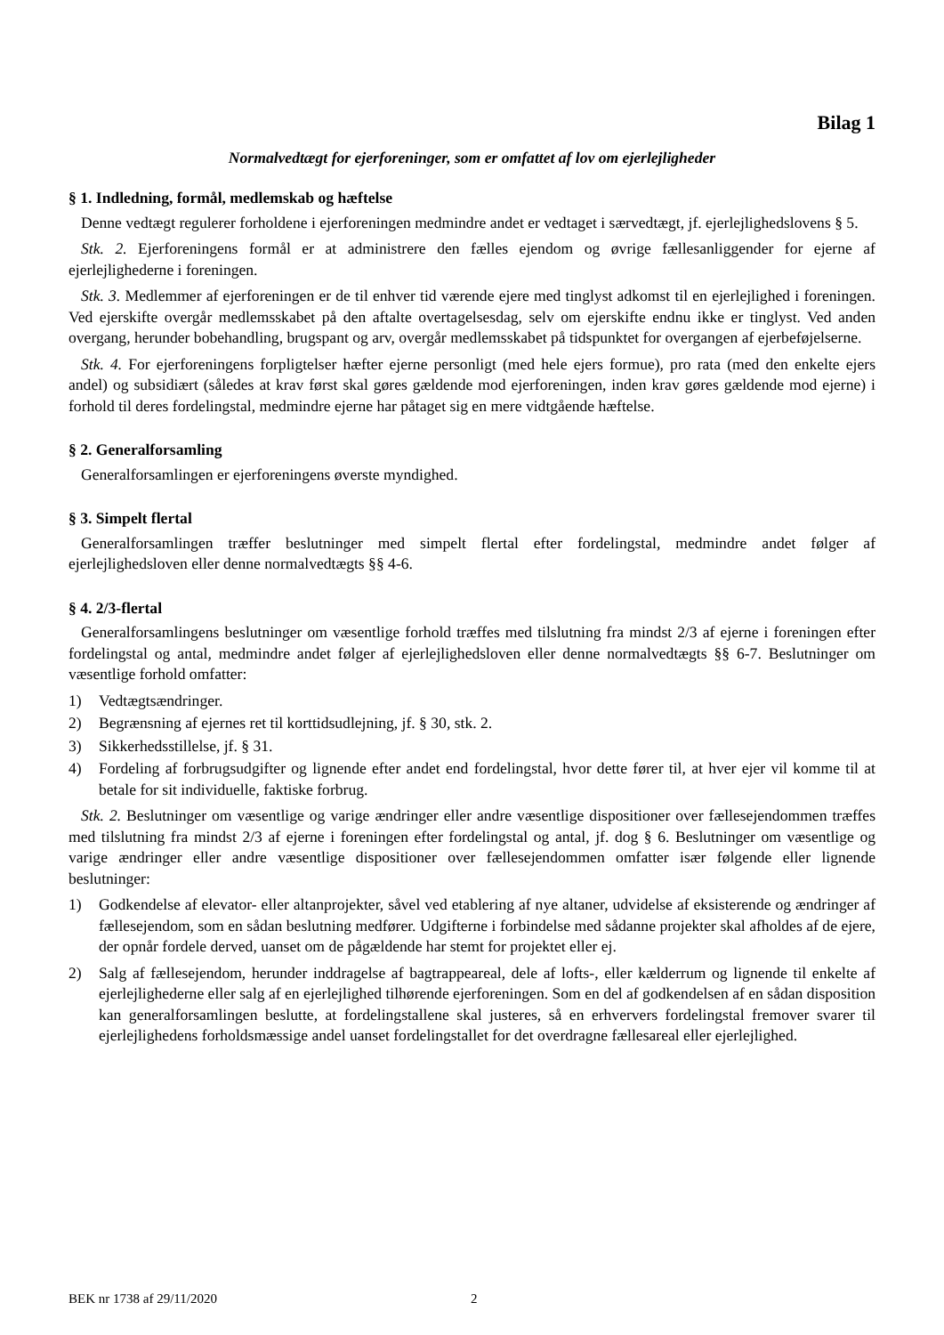Bilag 1
Normalvedtægt for ejerforeninger, som er omfattet af lov om ejerlejligheder
§ 1. Indledning, formål, medlemskab og hæftelse
Denne vedtægt regulerer forholdene i ejerforeningen medmindre andet er vedtaget i særvedtægt, jf. ejerlejlighedslovens § 5.
Stk. 2. Ejerforeningens formål er at administrere den fælles ejendom og øvrige fællesanliggender for ejerne af ejerlejlighederne i foreningen.
Stk. 3. Medlemmer af ejerforeningen er de til enhver tid værende ejere med tinglyst adkomst til en ejerlejlighed i foreningen. Ved ejerskifte overgår medlemsskabet på den aftalte overtagelsesdag, selv om ejerskifte endnu ikke er tinglyst. Ved anden overgang, herunder bobehandling, brugspant og arv, overgår medlemsskabet på tidspunktet for overgangen af ejerbeføjelserne.
Stk. 4. For ejerforeningens forpligtelser hæfter ejerne personligt (med hele ejers formue), pro rata (med den enkelte ejers andel) og subsidiært (således at krav først skal gøres gældende mod ejerforeningen, inden krav gøres gældende mod ejerne) i forhold til deres fordelingstal, medmindre ejerne har påtaget sig en mere vidtgående hæftelse.
§ 2. Generalforsamling
Generalforsamlingen er ejerforeningens øverste myndighed.
§ 3. Simpelt flertal
Generalforsamlingen træffer beslutninger med simpelt flertal efter fordelingstal, medmindre andet følger af ejerlejlighedsloven eller denne normalvedtægts §§ 4-6.
§ 4. 2/3-flertal
Generalforsamlingens beslutninger om væsentlige forhold træffes med tilslutning fra mindst 2/3 af ejerne i foreningen efter fordelingstal og antal, medmindre andet følger af ejerlejlighedsloven eller denne normalvedtægts §§ 6-7. Beslutninger om væsentlige forhold omfatter:
1) Vedtægtsændringer.
2) Begrænsning af ejernes ret til korttidsudlejning, jf. § 30, stk. 2.
3) Sikkerhedsstillelse, jf. § 31.
4) Fordeling af forbrugsudgifter og lignende efter andet end fordelingstal, hvor dette fører til, at hver ejer vil komme til at betale for sit individuelle, faktiske forbrug.
Stk. 2. Beslutninger om væsentlige og varige ændringer eller andre væsentlige dispositioner over fællesejendommen træffes med tilslutning fra mindst 2/3 af ejerne i foreningen efter fordelingstal og antal, jf. dog § 6. Beslutninger om væsentlige og varige ændringer eller andre væsentlige dispositioner over fællesejendommen omfatter især følgende eller lignende beslutninger:
1) Godkendelse af elevator- eller altanprojekter, såvel ved etablering af nye altaner, udvidelse af eksisterende og ændringer af fællesejendom, som en sådan beslutning medfører. Udgifterne i forbindelse med sådanne projekter skal afholdes af de ejere, der opnår fordele derved, uanset om de pågældende har stemt for projektet eller ej.
2) Salg af fællesejendom, herunder inddragelse af bagtrappeareal, dele af lofts-, eller kælderrum og lignende til enkelte af ejerlejlighederne eller salg af en ejerlejlighed tilhørende ejerforeningen. Som en del af godkendelsen af en sådan disposition kan generalforsamlingen beslutte, at fordelingstallene skal justeres, så en erhververs fordelingstal fremover svarer til ejerlejlighedens forholdsmæssige andel uanset fordelingstallet for det overdragne fællesareal eller ejerlejlighed.
BEK nr 1738 af 29/11/2020 2